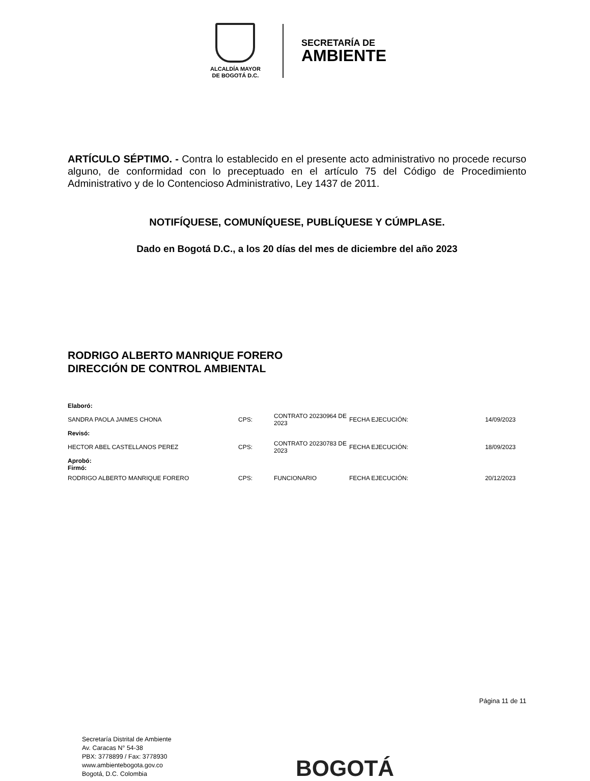ALCALDÍA MAYOR
DE BOGOTÁ D.C.
SECRETARÍA DE
AMBIENTE
ARTÍCULO SÉPTIMO. - Contra lo establecido en el presente acto administrativo no procede recurso alguno, de conformidad con lo preceptuado en el artículo 75 del Código de Procedimiento Administrativo y de lo Contencioso Administrativo, Ley 1437 de 2011.
NOTIFÍQUESE, COMUNÍQUESE, PUBLÍQUESE Y CÚMPLASE.
Dado en Bogotá D.C., a los 20 días del mes de diciembre del año 2023
RODRIGO ALBERTO MANRIQUE FORERO
DIRECCIÓN DE CONTROL AMBIENTAL
| Elaboró: | | | | |
| SANDRA PAOLA JAIMES CHONA | CPS: | CONTRATO 20230964 DE 2023 | FECHA EJECUCIÓN: | 14/09/2023 |
| Revisó: | | | | |
| HECTOR ABEL CASTELLANOS PEREZ | CPS: | CONTRATO 20230783 DE 2023 | FECHA EJECUCIÓN: | 18/09/2023 |
| Aprobó: Firmó: | | | | |
| RODRIGO ALBERTO MANRIQUE FORERO | CPS: | FUNCIONARIO | FECHA EJECUCIÓN: | 20/12/2023 |
Página 11 de 11
Secretaría Distrital de Ambiente
Av. Caracas N° 54-38
PBX: 3778899 / Fax: 3778930
www.ambientebogota.gov.co
Bogotá, D.C. Colombia
BOGOTÁ